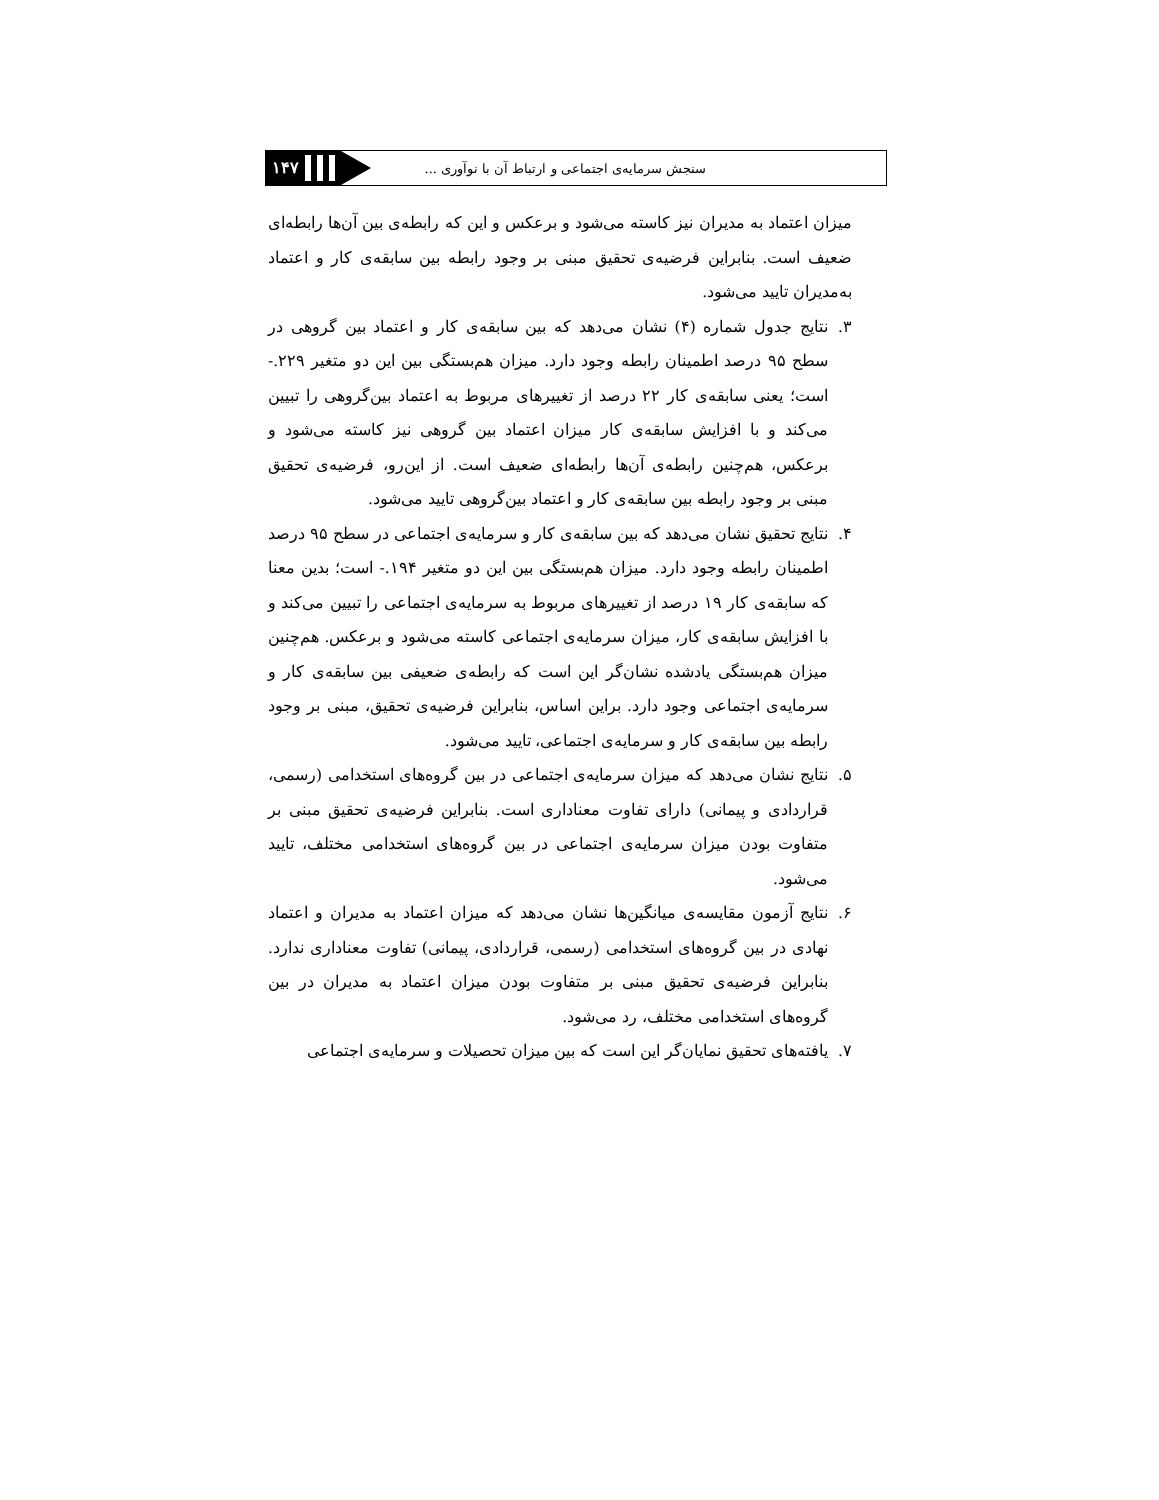سنجش سرمایه‌ی اجتماعی و ارتباط آن با نوآوری ...
۱۴۷
میزان اعتماد به مدیران نیز کاسته می‌شود و برعکس و این که رابطه‌ی بین آن‌ها رابطه‌ای ضعیف است. بنابراین فرضیه‌ی تحقیق مبنی بر وجود رابطه بین سابقه‌ی کار و اعتماد به‌مدیران تایید می‌شود.
۳. نتایج جدول شماره (۴) نشان می‌دهد که بین سابقه‌ی کار و اعتماد بین گروهی در سطح ۹۵ درصد اطمینان رابطه وجود دارد. میزان هم‌بستگی بین این دو متغیر ۲۲۹.- است؛ یعنی سابقه‌ی کار ۲۲ درصد از تغییرهای مربوط به اعتماد بین‌گروهی را تبیین می‌کند و با افزایش سابقه‌ی کار میزان اعتماد بین گروهی نیز کاسته می‌شود و برعکس، هم‌چنین رابطه‌ی آن‌ها رابطه‌ای ضعیف است. از این‌رو، فرضیه‌ی تحقیق مبنی بر وجود رابطه بین سابقه‌ی کار و اعتماد بین‌گروهی تایید می‌شود.
۴. نتایج تحقیق نشان می‌دهد که بین سابقه‌ی کار و سرمایه‌ی اجتماعی در سطح ۹۵ درصد اطمینان رابطه وجود دارد. میزان هم‌بستگی بین این دو متغیر ۱۹۴.- است؛ بدین معنا که سابقه‌ی کار ۱۹ درصد از تغییرهای مربوط به سرمایه‌ی اجتماعی را تبیین می‌کند و با افزایش سابقه‌ی کار، میزان سرمایه‌ی اجتماعی کاسته می‌شود و برعکس. هم‌چنین میزان هم‌بستگی یادشده نشان‌گر این است که رابطه‌ی ضعیفی بین سابقه‌ی کار و سرمایه‌ی اجتماعی وجود دارد. براین اساس، بنابراین فرضیه‌ی تحقیق، مبنی بر وجود رابطه بین سابقه‌ی کار و سرمایه‌ی اجتماعی، تایید می‌شود.
۵. نتایج نشان می‌دهد که میزان سرمایه‌ی اجتماعی در بین گروه‌های استخدامی (رسمی، قراردادی و پیمانی) دارای تفاوت معناداری است. بنابراین فرضیه‌ی تحقیق مبنی بر متفاوت بودن میزان سرمایه‌ی اجتماعی در بین گروه‌های استخدامی مختلف، تایید می‌شود.
۶. نتایج آزمون مقایسه‌ی میانگین‌ها نشان می‌دهد که میزان اعتماد به مدیران و اعتماد نهادی در بین گروه‌های استخدامی (رسمی، قراردادی، پیمانی) تفاوت معناداری ندارد. بنابراین فرضیه‌ی تحقیق مبنی بر متفاوت بودن میزان اعتماد به مدیران در بین گروه‌های استخدامی مختلف، رد می‌شود.
۷. یافته‌های تحقیق نمایان‌گر این است که بین میزان تحصیلات و سرمایه‌ی اجتماعی